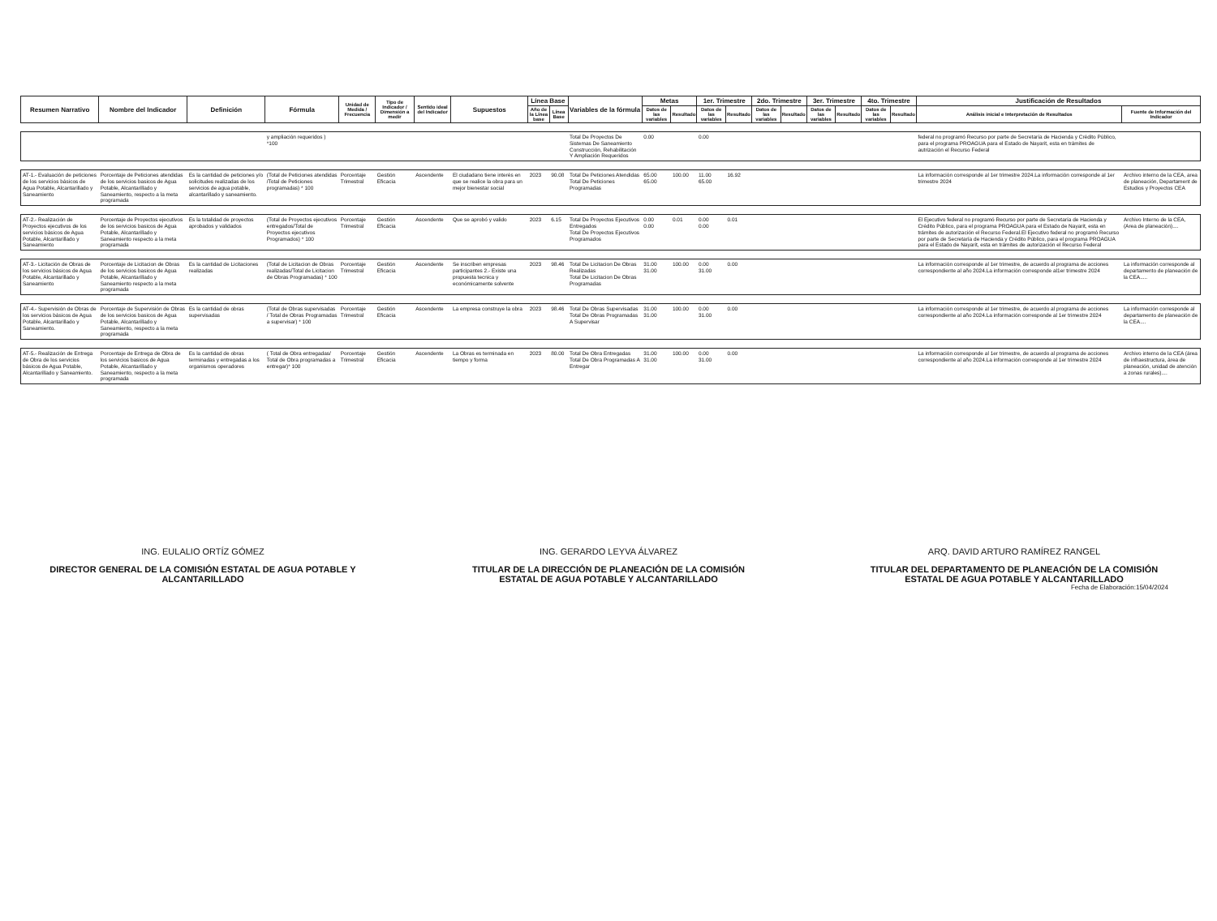| Resumen Narrativo | Nombre del Indicador | Definición | Fórmula | Unidad de Medida / Frecuencia | Tipo de Indicador / Dimensión a medir | Sentido ideal del Indicador | Supuestos | Línea Base | | Variables de la fórmula | Metas | | 1er. Trimestre | | 2do. Trimestre | | 3er. Trimestre | | 4to. Trimestre | | Justificación de Resultados | |
| --- | --- | --- | --- | --- | --- | --- | --- | --- | --- | --- | --- | --- | --- | --- | --- | --- | --- | --- | --- | --- | --- | --- |
| | | | | | | | | Año de la Línea base | Línea Base | | Datos de las variables | Resultado | Datos de las variables | Resultado | Datos de las variables | Resultado | Datos de las variables | Resultado | Datos de las variables | Resultado | Análisis inicial e Interpretación de Resultados | Fuente de Información del Indicador |
| | | | y ampliación requeridos ) *100 | | | | | | | Total De Proyectos De Sistemas De Saneamiento Construcción, Rehabilitación Y Ampliación Requeridos | 0.00 | | 0.00 | | | | | | | | federal no programó Recurso por parte de Secretaría de Hacienda y Crédito Público, para el programa PROAGUA para el Estado de Nayarit, esta en trámites de autrización el Recurso Federal | |
| AT-1.- Evaluación de peticiones de los servicios básicos de Agua Potable, Alcantarillado y Saneamiento | Porcentaje de Peticiones atendidas de los servicios basicos de Agua Potable, Alcantarillado y Saneamiento, respecto a la meta programada | Es la cantidad de peticiones y/o solicitudes realizadas de los servicios de agua potable, alcantarillado y saneamiento. | (Total de Peticiones atendidas /Total de Peticiones programadas) * 100 | Porcentaje Trimestral | Gestión Eficacia | Ascendente | El ciudadano tiene interés en que se realice la obra para un mejor bienestar social | 2023 | 90.08 | Total De Peticiones Atendidas Total De Peticiones Programadas | 65.00 65.00 | 100.00 | 11.00 65.00 | 16.92 | | | | | | | La información corresponde al 1er trimestre 2024.La información corresponde al 1er trimestre 2024 | Archivo interno de la CEA, area de planeación, Departament de Estudios y Proyectos CEA |
| AT-2.- Realización de Proyectos ejecutivos de los servicios básicos de Agua Potable, Alcantarillado y Saneamiento | Porcentaje de Proyectos ejecutivos de los servicios basicos de Agua Potable, Alcantarillado y Saneamiento respecto a la meta programada | Es la totalidad de proyectos aprobados y validados | (Total de Proyectos ejecutivos entregados/Total de Proyectos ejecutivos Programados) * 100 | Porcentaje Trimestral | Gestión Eficacia | Ascendente | Que se aprobó y valido | 2023 | 6.15 | Total De Proyectos Ejecutivos Entregados Total De Proyectos Ejecutivos Programados | 0.00 0.00 | 0.01 | 0.00 0.00 | 0.01 | | | | | | | El Ejecutivo federal no programó Recurso por parte de Secretaría de Hacienda y Crédito Público, para el programa PROAGUA para el Estado de Nayarit, esta en trámites de autorización el Recurso Federal.El Ejecutivo federal no programó Recurso por parte de Secretaría de Hacienda y Crédito Público, para el programa PROAGUA para el Estado de Nayarit, esta en trámites de autorización el Recurso Federal | Archivo Interno de la CEA, (Area de planeación).... |
| AT-3.- Licitación de Obras de los servicios básicos de Agua Potable, Alcantarillado y Saneamiento | Porcentaje de Licitacion de Obras de los servicios basicos de Agua Potable, Alcantarillado y Saneamiento respecto a la meta programada | Es la cantidad de Licitaciones realizadas | (Total de Licitacion de Obras realizadas/Total de Licitacion de Obras Programadas) * 100 | Porcentaje Trimestral | Gestión Eficacia | Ascendente | Se inscriben empresas participantes 2.- Existe una propuesta tecnica y económicamente solvente | 2023 | 98.46 | Total De Licitacion De Obras Realizadas Total De Licitacion De Obras Programadas | 31.00 31.00 | 100.00 | 0.00 31.00 | 0.00 | | | | | | | La información corresponde al 1er trimestre, de acuerdo al programa de acciones correspondiente al año 2024.La información corresponde al1er trimestre 2024 | La información corresponde al departamento de planeación de la CEA..... |
| AT-4.- Supervisión de Obras de los servicios básicos de Agua Potable, Alcantarillado y Saneamiento. | Porcentaje de Supervisión de Obras de los servicios basicos de Agua Potable, Alcantarillado y Saneamiento, respecto a la meta programada | Es la cantidad de obras supervisadas | (Total de Obras supervisadas / Total de Obras Programadas a supervisar) * 100 | Porcentaje Trimestral | Gestión Eficacia | Ascendente | La empresa construye la obra | 2023 | 98.46 | Total De Obras Supervisadas Total De Obras Programadas A Supervisar | 31.00 31.00 | 100.00 | 0.00 31.00 | 0.00 | | | | | | | La información corresponde al 1er trimestre, de acuerdo al programa de acciones correspondiente al año 2024.La información corresponde al 1er trimestre 2024 | La información corresponde al departamento de planeación de la CEA.... |
| AT-5.- Realización de Entrega de Obra de los servicios básicos de Agua Potable, Alcantarillado y Saneamiento. | Porcentaje de Entrega de Obra de los servicios basicos de Agua Potable, Alcantarillado y Saneamiento, respecto a la meta programada | Es la cantidad de obras terminadas y entregadas a los organismos operadores | ( Total de Obra entregadas/ Total de Obra programadas a entregar)* 100 | Porcentaje Trimestral | Gestión Eficacia | Ascendente | La Obras es terminada en tiempo y forma | 2023 | 80.00 | Total De Obra Entregadas Total De Obra Programadas A Entregar | 31.00 31.00 | 100.00 | 0.00 31.00 | 0.00 | | | | | | | La información corresponde al 1er trimestre, de acuerdo al programa de acciones correspondiente al año 2024.La información corresponde al 1er trimestre 2024 | Archivo interno de la CEA (área de infraestructura, área de planeación, unidad de atención a zonas rurales).... |
ING. EULALIO ORTÍZ GÓMEZ
DIRECTOR GENERAL DE LA COMISIÓN ESTATAL DE AGUA POTABLE Y ALCANTARILLADO
ING. GERARDO LEYVA ÁLVAREZ
TITULAR DE LA DIRECCIÓN DE PLANEACIÓN DE LA COMISIÓN ESTATAL DE AGUA POTABLE Y ALCANTARILLADO
ARQ. DAVID ARTURO RAMÍREZ RANGEL
TITULAR DEL DEPARTAMENTO DE PLANEACIÓN DE LA COMISIÓN ESTATAL DE AGUA POTABLE Y ALCANTARILLADO
Fecha de Elaboración:15/04/2024